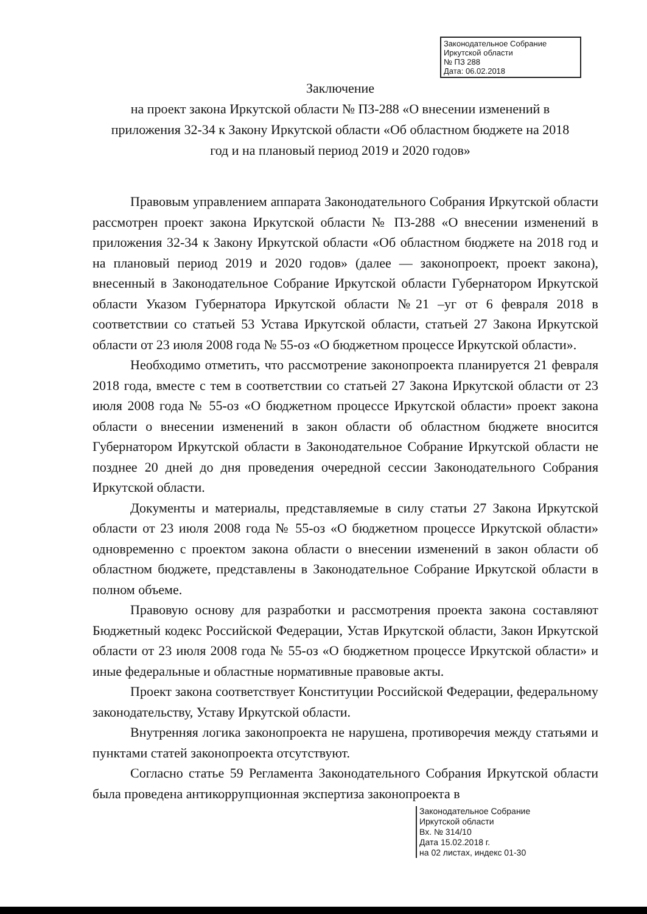Законодательное Собрание
Иркутской области
№ ПЗ 288
Дата: 06.02.2018
Заключение
на проект закона Иркутской области № ПЗ-288 «О внесении изменений в приложения 32-34 к Закону Иркутской области «Об областном бюджете на 2018 год и на плановый период 2019 и 2020 годов»
Правовым управлением аппарата Законодательного Собрания Иркутской области рассмотрен проект закона Иркутской области № ПЗ-288 «О внесении изменений в приложения 32-34 к Закону Иркутской области «Об областном бюджете на 2018 год и на плановый период 2019 и 2020 годов» (далее — законопроект, проект закона), внесенный в Законодательное Собрание Иркутской области Губернатором Иркутской области Указом Губернатора Иркутской области №21 –уг от 6 февраля 2018 в соответствии со статьей 53 Устава Иркутской области, статьей 27 Закона Иркутской области от 23 июля 2008 года № 55-оз «О бюджетном процессе Иркутской области».
Необходимо отметить, что рассмотрение законопроекта планируется 21 февраля 2018 года, вместе с тем в соответствии со статьей 27 Закона Иркутской области от 23 июля 2008 года № 55-оз «О бюджетном процессе Иркутской области» проект закона области о внесении изменений в закон области об областном бюджете вносится Губернатором Иркутской области в Законодательное Собрание Иркутской области не позднее 20 дней до дня проведения очередной сессии Законодательного Собрания Иркутской области.
Документы и материалы, представляемые в силу статьи 27 Закона Иркутской области от 23 июля 2008 года № 55-оз «О бюджетном процессе Иркутской области» одновременно с проектом закона области о внесении изменений в закон области об областном бюджете, представлены в Законодательное Собрание Иркутской области в полном объеме.
Правовую основу для разработки и рассмотрения проекта закона составляют Бюджетный кодекс Российской Федерации, Устав Иркутской области, Закон Иркутской области от 23 июля 2008 года № 55-оз «О бюджетном процессе Иркутской области» и иные федеральные и областные нормативные правовые акты.
Проект закона соответствует Конституции Российской Федерации, федеральному законодательству, Уставу Иркутской области.
Внутренняя логика законопроекта не нарушена, противоречия между статьями и пунктами статей законопроекта отсутствуют.
Согласно статье 59 Регламента Законодательного Собрания Иркутской области была проведена антикоррупционная экспертиза законопроекта в
Законодательное Собрание
Иркутской области
Вх. № 314/10
Дата 15.02.2018 г.
на 02 листах, индекс 01-30